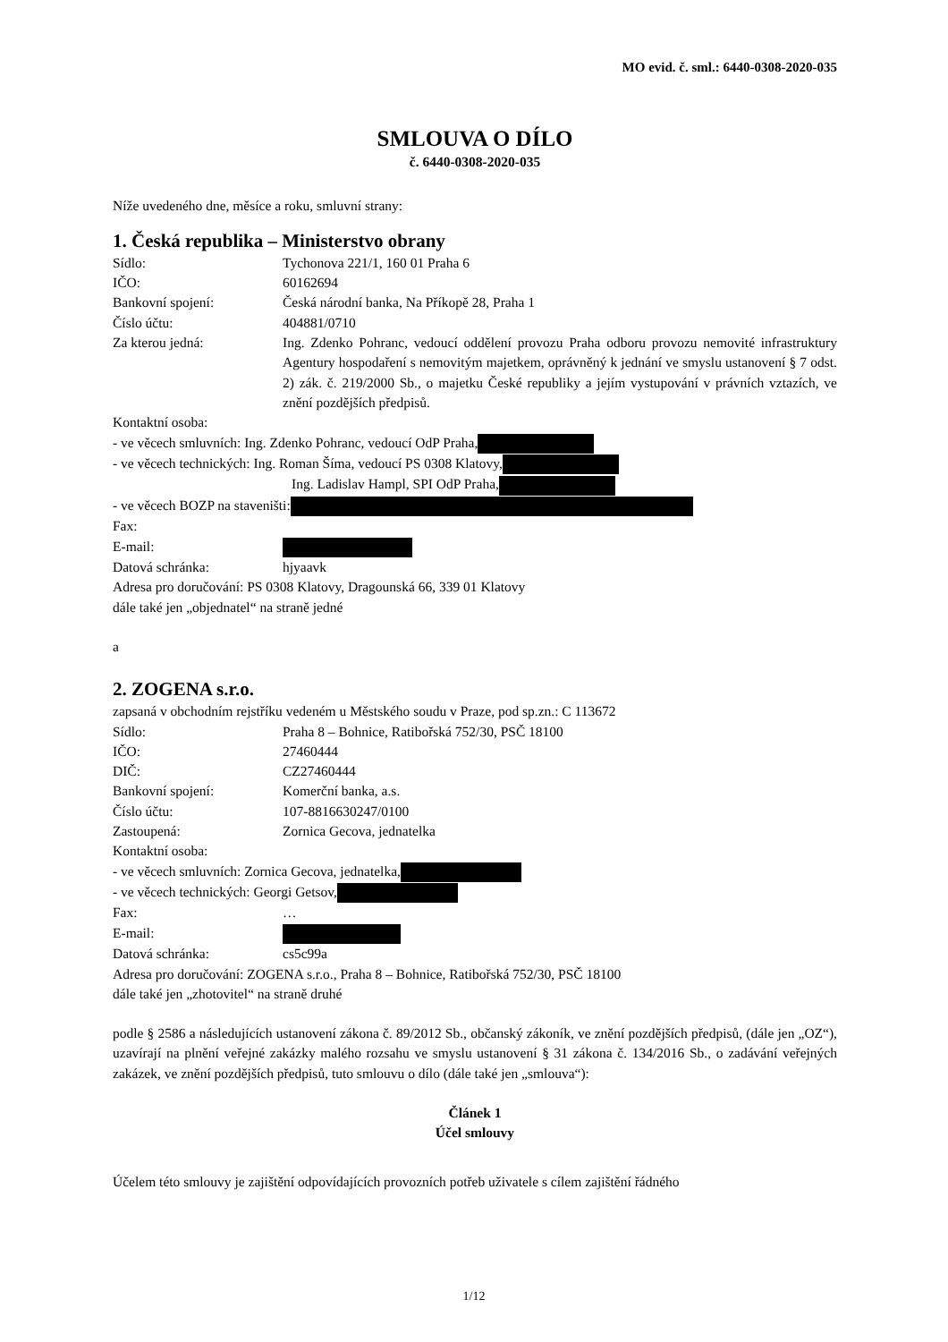MO evid. č. sml.: 6440-0308-2020-035
SMLOUVA O DÍLO
č. 6440-0308-2020-035
Níže uvedeného dne, měsíce a roku, smluvní strany:
1. Česká republika – Ministerstvo obrany
Sídlo: Tychonova 221/1, 160 01 Praha 6
IČO: 60162694
Bankovní spojení: Česká národní banka, Na Příkopě 28, Praha 1
Číslo účtu: 404881/0710
Za kterou jedná: Ing. Zdenko Pohranc, vedoucí oddělení provozu Praha odboru provozu nemovité infrastruktury Agentury hospodaření s nemovitým majetkem, oprávněný k jednání ve smyslu ustanovení § 7 odst. 2) zák. č. 219/2000 Sb., o majetku České republiky a jejím vystupování v právních vztazích, ve znění pozdějších předpisů.
Kontaktní osoba:
- ve věcech smluvních: Ing. Zdenko Pohranc, vedoucí OdP Praha,
- ve věcech technických: Ing. Roman Šíma, vedoucí PS 0308 Klatovy,
Ing. Ladislav Hampl, SPI OdP Praha,
- ve věcech BOZP na staveništi:
Fax:
E-mail:
Datová schránka: hjyaavk
Adresa pro doručování: PS 0308 Klatovy, Dragounská 66, 339 01 Klatovy
dále také jen „objednatel“ na straně jedné
a
2. ZOGENA s.r.o.
zapsaná v obchodním rejstříku vedeném u Městského soudu v Praze, pod sp.zn.: C 113672
Sídlo: Praha 8 – Bohnice, Ratibořská 752/30, PSČ 18100
IČO: 27460444
DIČ: CZ27460444
Bankovní spojení: Komerční banka, a.s.
Číslo účtu: 107-8816630247/0100
Zastoupená: Zornica Gecova, jednatelka
Kontaktní osoba:
- ve věcech smluvních: Zornica Gecova, jednatelka,
- ve věcech technických: Georgi Getsov,
Fax: …
E-mail:
Datová schránka: cs5c99a
Adresa pro doručování: ZOGENA s.r.o., Praha 8 – Bohnice, Ratibořská 752/30, PSČ 18100
dále také jen „zhotovitel“ na straně druhé
podle § 2586 a následujících ustanovení zákona č. 89/2012 Sb., občanský zákoník, ve znění pozdějších předpisů, (dále jen „OZ“), uzavírají na plnění veřejné zakázky malého rozsahu ve smyslu ustanovení § 31 zákona č. 134/2016 Sb., o zadávání veřejných zakázek, ve znění pozdějších předpisů, tuto smlouvu o dílo (dále také jen „smlouva“):
Článek 1
Účel smlouvy
Účelem této smlouvy je zajištění odpovídajících provozních potřeb uživatele s cílem zajištění řádného
1/12